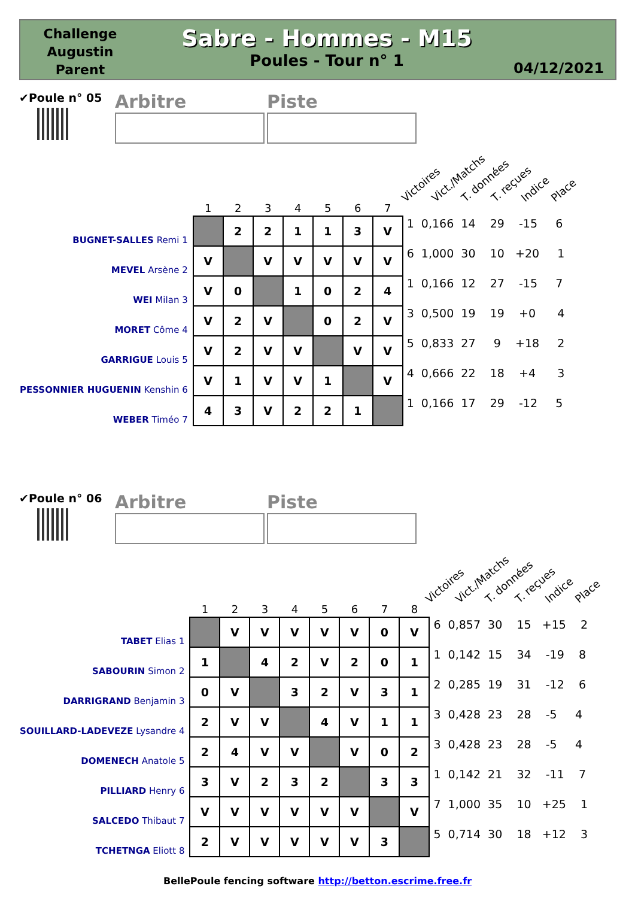Challenge
Augustin
Parent
Sabre - Hommes - M15
Poules - Tour n° 1
04/12/2021
✔Poule n° 05
Arbitre Piste
Victoires Vict./Matchs T. données T. reçues Indice Place
| | 1 | 2 | 3 | 4 | 5 | 6 | 7 | |
| --- | --- | --- | --- | --- | --- | --- | --- | --- |
| BUGNET-SALLES Remi 1 | | 2 | 2 | 1 | 1 | 3 | V | 1 0,166 14 29 -15 6 |
| MEVEL Arsène 2 | V | | V | V | V | V | V | 6 1,000 30 10 +20 1 |
| WEI Milan 3 | V | 0 | | 1 | 0 | 2 | 4 | 1 0,166 12 27 -15 7 |
| MORET Côme 4 | V | 2 | V | | 0 | 2 | V | 3 0,500 19 19 +0 4 |
| GARRIGUE Louis 5 | V | 2 | V | V | | V | V | 5 0,833 27 9 +18 2 |
| PESSONNIER HUGUENIN Kenshin 6 | V | 1 | V | V | 1 | | V | 4 0,666 22 18 +4 3 |
| WEBER Timéo 7 | 4 | 3 | V | 2 | 2 | 1 | | 1 0,166 17 29 -12 5 |
✔Poule n° 06
Arbitre Piste
Victoires Vict./Matchs T. données T. reçues Indice Place
| | 1 | 2 | 3 | 4 | 5 | 6 | 7 | 8 | |
| --- | --- | --- | --- | --- | --- | --- | --- | --- | --- |
| TABET Elias 1 | | V | V | V | V | V | 0 | V | 6 0,857 30 15 +15 2 |
| SABOURIN Simon 2 | 1 | | 4 | 2 | V | 2 | 0 | 1 | 1 0,142 15 34 -19 8 |
| DARRIGRAND Benjamin 3 | 0 | V | | 3 | 2 | V | 3 | 1 | 2 0,285 19 31 -12 6 |
| SOUILLARD-LADEVEZE Lysandre 4 | 2 | V | V | | 4 | V | 1 | 1 | 3 0,428 23 28 -5 4 |
| DOMENECH Anatole 5 | 2 | 4 | V | V | | V | 0 | 2 | 3 0,428 23 28 -5 4 |
| PILLIARD Henry 6 | 3 | V | 2 | 3 | 2 | | 3 | 3 | 1 0,142 21 32 -11 7 |
| SALCEDO Thibaut 7 | V | V | V | V | V | V | | V | 7 1,000 35 10 +25 1 |
| TCHETNGA Eliott 8 | 2 | V | V | V | V | V | 3 | | 5 0,714 30 18 +12 3 |
BellePoule fencing software http://betton.escrime.free.fr